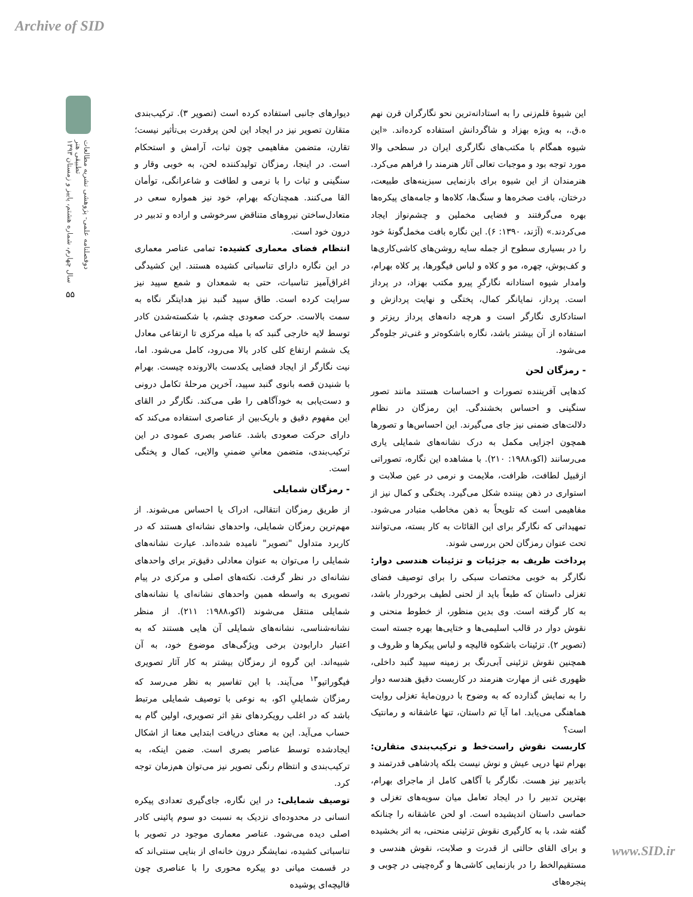Archive of SID
دوفصلنامه علمی- پژوهشی نشریه مطالعات تطبیقی هنر
سال چهارم، شماره هشتم، پاییز و زمستان ۱۳۹۳
۵۵
این شیوهٔ قلم‌زنی را به استادانه‌ترین نحو نگارگران قرن نهم ه.ق.، به ویژه بهزاد و شاگردانش استفاده کرده‌اند. «این شیوه همگام با مکتب‌های نگارگری ایران در سطحی والا مورد توجه بود و موجبات تعالی آثار هنرمند را فراهم می‌کرد. هنرمندان از این شیوه برای بازنمایی سبزینه‌های طبیعت، درختان، بافت صخره‌ها و سنگ‌ها، کلاه‌ها و جامه‌های پیکره‌ها بهره می‌گرفتند و فضایی مخملین و چشم‌نواز ایجاد می‌کردند.» (آژند، ۱۳۹۰: ۶). این نگاره بافت مخمل‌گونهٔ خود را در بسیاری سطوح از جمله سایه روشن‌های کاشی‌کاری‌ها و کف‌پوش، چهره، مو و کلاه و لباس فیگورها، پر کلاه بهرام، وامدار شیوه استادانه نگارگرِ پیرو مکتب بهزاد، در پرداز است. پرداز، نمایانگر کمال، پختگی و نهایت پردازش و استادکاری نگارگر است و هرچه دانه‌های پرداز ریزتر و استفاده از آن بیشتر باشد، نگاره باشکوه‌تر و غنی‌تر جلوه‌گر می‌شود.
- رمزگان لحن
کدهایی آفریننده تصورات و احساسات هستند مانند تصور سنگینی و احساس بخشندگی. این رمزگان در نظام دلالت‌های ضمنی نیز جای می‌گیرند. این احساس‌ها و تصورها همچون اجزایی مکمل به درک نشانه‌های شمایلی یاری می‌رسانند (اکو،۱۹۸۸: ۲۱۰). با مشاهده این نگاره، تصوراتی ازقبیل لطافت، ظرافت، ملایمت و نرمی در عین صلابت و استواری در ذهن بیننده شکل می‌گیرد. پختگی و کمال نیز از مفاهیمی است که تلویحاً به ذهن مخاطب متبادر می‌شود. تمهیداتی که نگارگر برای این القائات به کار بسته، می‌توانند تحت عنوان رمزگان لحن بررسی شوند.
پرداخت ظریف به جزئیات و تزئینات هندسی دوار: نگارگر به خوبی مختصات سبکی را برای توصیف فضای تغزلی داستان که طبعاً باید از لحنی لطیف برخوردار باشد، به کار گرفته است. وی بدین منظور، از خطوط منحنی و نقوش دوار در قالب اسلیمی‌ها و ختایی‌ها بهره جسته است (تصویر ۲). تزئینات باشکوه قالیچه و لباس پیکرها و ظروف و همچنین نقوش تزئینی آبی‌رنگ بر زمینه سپید گنبد داخلی، ظهوری غنی از مهارت هنرمند در کاربست دقیق هندسه دوار را به نمایش گذارده که به وضوح با درون‌مایهٔ تغزلی روایت هماهنگی می‌یابد. اما آیا تم داستان، تنها عاشقانه و رمانتیک است؟
کاربست نقوش راست‌خط و ترکیب‌بندی متقارن: بهرام تنها درپی عیش و نوش نیست بلکه پادشاهی قدرتمند و باتدبیر نیز هست. نگارگر با آگاهی کامل از ماجرای بهرام، بهترین تدبیر را در ایجاد تعامل میان سویه‌های تغزلی و حماسی داستان اندیشیده است. او لحن عاشقانه را چنانکه گفته شد، با به کارگیری نقوش تزئینی منحنی، به اثر بخشیده و برای القای حالتی از قدرت و صلابت، نقوش هندسی و مستقیم‌الخط را در بازنمایی کاشی‌ها و گره‌چینی در چوبی و پنجره‌های
دیوارهای جانبی استفاده کرده است (تصویر ۳). ترکیب‌بندی متقارن تصویر نیز در ایجاد این لحن پرقدرت بی‌تأثیر نیست؛ تقارن، متضمن مفاهیمی چون ثبات، آرامش و استحکام است. در اینجا، رمزگان تولیدکننده لحن، به خوبی وقار و سنگینی و ثبات را با نرمی و لطافت و شاعرانگی، توأمان القا می‌کنند. همچنان‌که بهرام، خود نیز همواره سعی در متعادل‌ساختن نیروهای متناقض سرخوشی و اراده و تدبیر در درون خود است.
انتظام فضای معماری کشیده: تمامی عناصر معماری در این نگاره دارای تناسباتی کشیده هستند. این کشیدگی اغراق‌آمیز تناسبات، حتی به شمعدان و شمع سپید نیز سرایت کرده است. طاق سپید گنبد نیز هدایتگر نگاه به سمت بالاست. حرکت صعودی چشم، با شکسته‌شدن کادر توسط لایه خارجی گنبد که با میله مرکزی تا ارتفاعی معادل یک ششم ارتفاع کلی کادر بالا می‌رود، کامل می‌شود. اما، نیت نگارگر از ایجاد فضایی یکدست بالارونده چیست. بهرام با شنیدن قصه بانوی گنبد سپید، آخرین مرحلهٔ تکامل درونی و دست‌یابی به خودآگاهی را طی می‌کند. نگارگر در القای این مفهوم دقیق و باریک‌بین از عناصری استفاده می‌کند که دارای حرکت صعودی باشد. عناصر بصری عمودی در این ترکیب‌بندی، متضمن معانیِ ضمنیِ والایی، کمال و پختگی است.
- رمزگان شمایلی
از طریق رمزگان انتقالی، ادراک یا احساس می‌شوند. از مهم‌ترین رمزگان شمایلی، واحدهای نشانه‌ای هستند که در کاربرد متداول "تصویر" نامیده شده‌اند. عبارت نشانه‌های شمایلی را می‌توان به عنوان معادلی دقیق‌تر برای واحدهای نشانه‌ای در نظر گرفت. نکته‌های اصلی و مرکزی در پیام تصویری به واسطه همین واحدهای نشانه‌ای یا نشانه‌های شمایلی منتقل می‌شوند (اکو،۱۹۸۸: ۲۱۱). از منظر نشانه‌شناسی، نشانه‌های شمایلی آن هایی هستند که به اعتبار دارابودن برخی ویژگی‌های موضوع خود، به آن شبیه‌اند. این گروه از رمزگان بیشتر به کار آثار تصویری فیگوراتیو<sup>۱۳</sup> می‌آیند. با این تفاسیر به نظر می‌رسد که رمزگان شمایلیِ اکو، به نوعی با توصیف شمایلی مرتبط باشد که در اغلب رویکردهای نقدِ اثر تصویری، اولین گام به حساب می‌آید. این به معنای دریافت ابتدایی معنا از اشکال ایجادشده توسط عناصر بصری است. ضمن اینکه، به ترکیب‌بندی و انتظام رنگی تصویر نیز می‌توان هم‌زمان توجه کرد.
توصیف شمایلی: در این نگاره، جای‌گیری تعدادی پیکره انسانی در محدوده‌ای نزدیک به نسبت دو سوم پائینی کادر اصلی دیده می‌شود. عناصر معماری موجود در تصویر با تناسباتی کشیده، نمایشگر درون خانه‌ای از بنایی سنتی‌اند که در قسمت میانی دو پیکره محوری را با عناصری چون قالیچه‌ای پوشیده
www.SID.ir